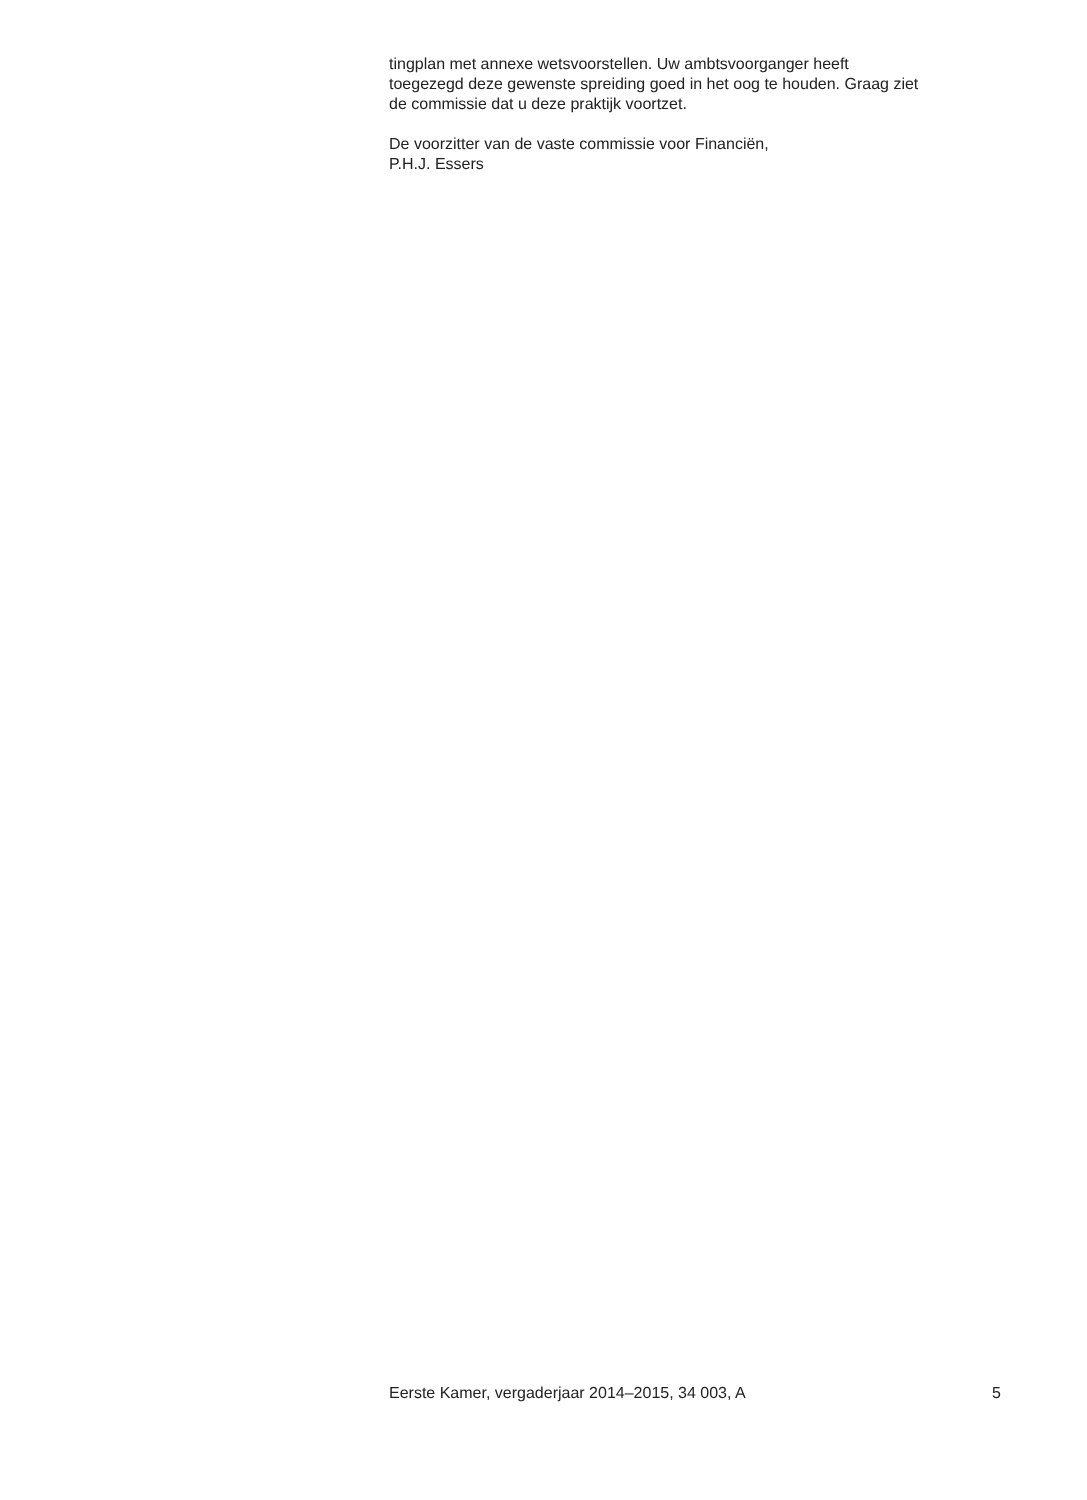tingplan met annexe wetsvoorstellen. Uw ambtsvoorganger heeft
toegezegd deze gewenste spreiding goed in het oog te houden. Graag ziet
de commissie dat u deze praktijk voortzet.
De voorzitter van de vaste commissie voor Financiën,
P.H.J. Essers
Eerste Kamer, vergaderjaar 2014–2015, 34 003, A 5